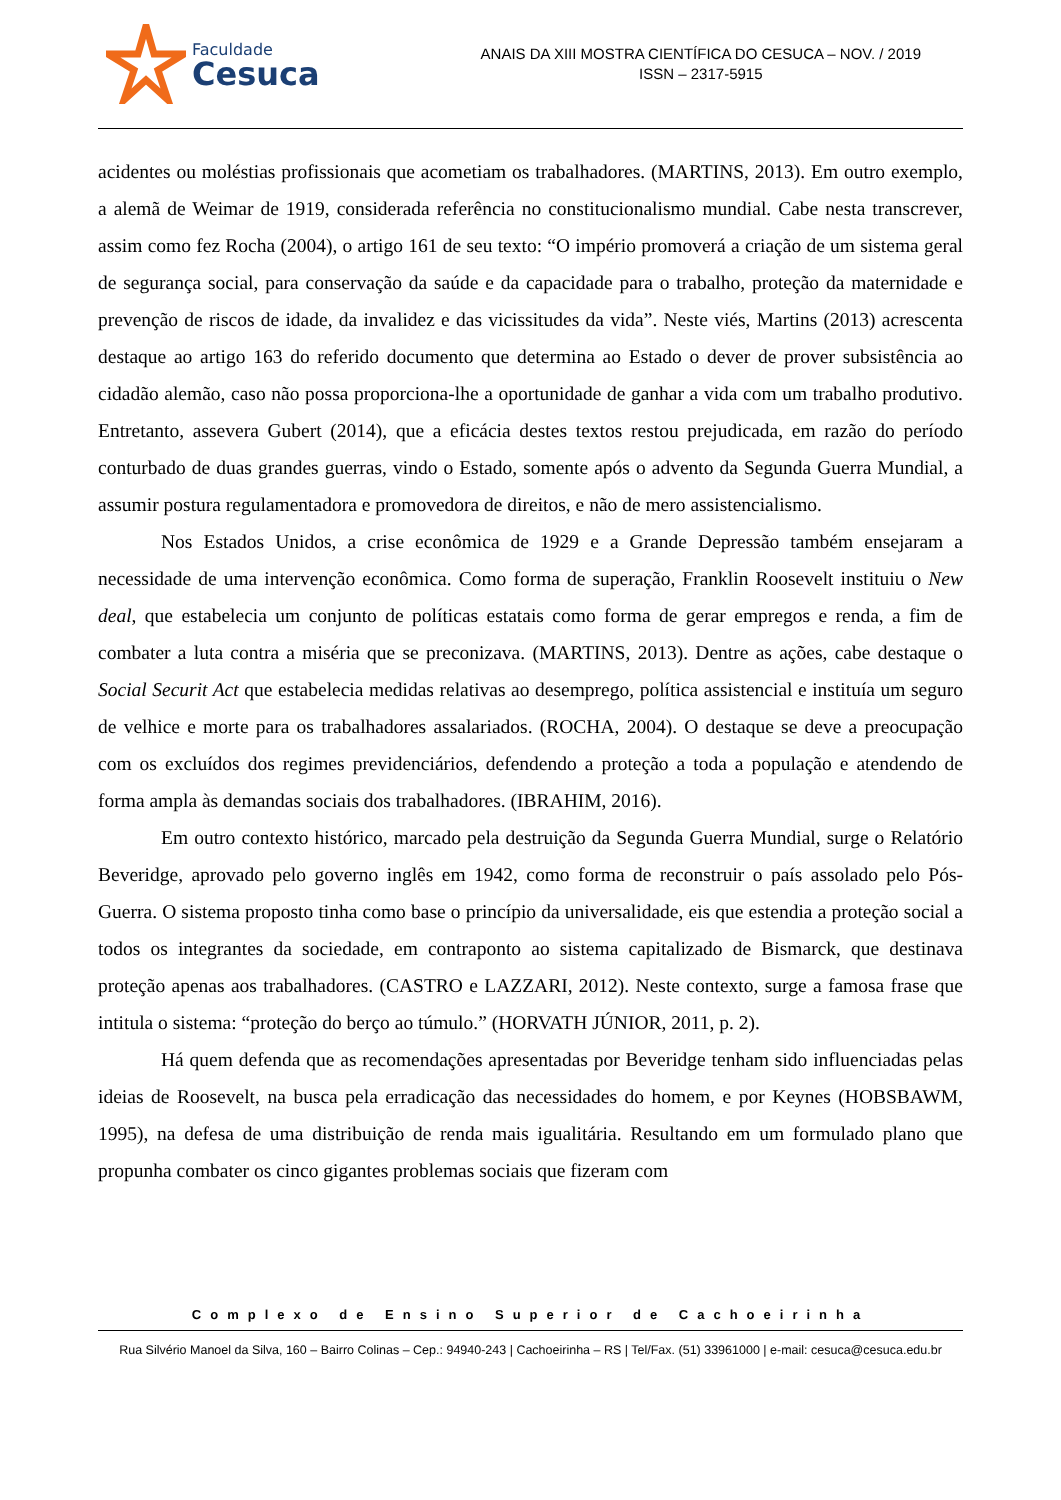Faculdade
Cesuca
ANAIS DA XIII MOSTRA CIENTÍFICA DO CESUCA – NOV. / 2019
ISSN – 2317-5915
acidentes ou moléstias profissionais que acometiam os trabalhadores. (MARTINS, 2013). Em outro exemplo, a alemã de Weimar de 1919, considerada referência no constitucionalismo mundial. Cabe nesta transcrever, assim como fez Rocha (2004), o artigo 161 de seu texto: “O império promoverá a criação de um sistema geral de segurança social, para conservação da saúde e da capacidade para o trabalho, proteção da maternidade e prevenção de riscos de idade, da invalidez e das vicissitudes da vida”. Neste viés, Martins (2013) acrescenta destaque ao artigo 163 do referido documento que determina ao Estado o dever de prover subsistência ao cidadão alemão, caso não possa proporciona-lhe a oportunidade de ganhar a vida com um trabalho produtivo. Entretanto, assevera Gubert (2014), que a eficácia destes textos restou prejudicada, em razão do período conturbado de duas grandes guerras, vindo o Estado, somente após o advento da Segunda Guerra Mundial, a assumir postura regulamentadora e promovedora de direitos, e não de mero assistencialismo.
Nos Estados Unidos, a crise econômica de 1929 e a Grande Depressão também ensejaram a necessidade de uma intervenção econômica. Como forma de superação, Franklin Roosevelt instituiu o New deal, que estabelecia um conjunto de políticas estatais como forma de gerar empregos e renda, a fim de combater a luta contra a miséria que se preconizava. (MARTINS, 2013). Dentre as ações, cabe destaque o Social Securit Act que estabelecia medidas relativas ao desemprego, política assistencial e instituía um seguro de velhice e morte para os trabalhadores assalariados. (ROCHA, 2004). O destaque se deve a preocupação com os excluídos dos regimes previdenciários, defendendo a proteção a toda a população e atendendo de forma ampla às demandas sociais dos trabalhadores. (IBRAHIM, 2016).
Em outro contexto histórico, marcado pela destruição da Segunda Guerra Mundial, surge o Relatório Beveridge, aprovado pelo governo inglês em 1942, como forma de reconstruir o país assolado pelo Pós-Guerra. O sistema proposto tinha como base o princípio da universalidade, eis que estendia a proteção social a todos os integrantes da sociedade, em contraponto ao sistema capitalizado de Bismarck, que destinava proteção apenas aos trabalhadores. (CASTRO e LAZZARI, 2012). Neste contexto, surge a famosa frase que intitula o sistema: “proteção do berço ao túmulo.” (HORVATH JÚNIOR, 2011, p. 2).
Há quem defenda que as recomendações apresentadas por Beveridge tenham sido influenciadas pelas ideias de Roosevelt, na busca pela erradicação das necessidades do homem, e por Keynes (HOBSBAWM, 1995), na defesa de uma distribuição de renda mais igualitária. Resultando em um formulado plano que propunha combater os cinco gigantes problemas sociais que fizeram com
Complexo de Ensino Superior de Cachoeirinha
Rua Silvério Manoel da Silva, 160 – Bairro Colinas – Cep.: 94940-243 | Cachoeirinha – RS | Tel/Fax. (51) 33961000 | e-mail: cesuca@cesuca.edu.br